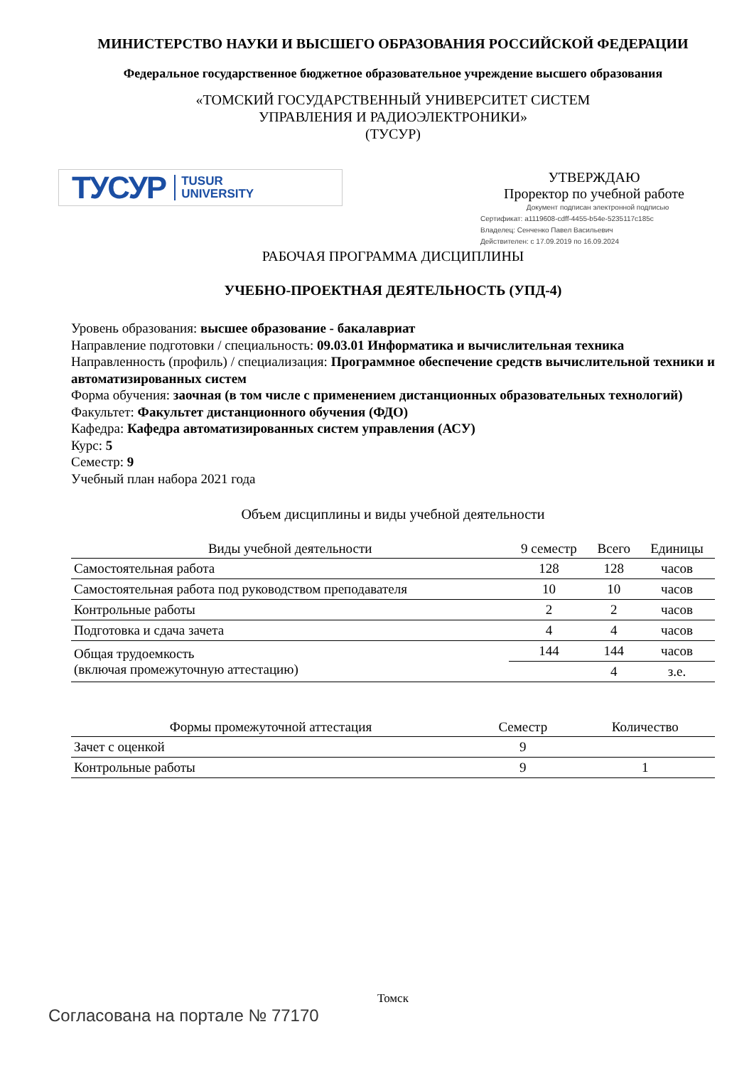МИНИСТЕРСТВО НАУКИ И ВЫСШЕГО ОБРАЗОВАНИЯ РОССИЙСКОЙ ФЕДЕРАЦИИ
Федеральное государственное бюджетное образовательное учреждение высшего образования
«ТОМСКИЙ ГОСУДАРСТВЕННЫЙ УНИВЕРСИТЕТ СИСТЕМ
УПРАВЛЕНИЯ И РАДИОЭЛЕКТРОНИКИ»
(ТУСУР)
ТУСУР TUSUR
UNIVERSITY
УТВЕРЖДАЮ
Проректор по учебной работе
Документ подписан электронной подписью
Сертификат: a1119608-cdff-4455-b54e-5235117c185c
Владелец: Сенченко Павел Васильевич
Действителен: с 17.09.2019 по 16.09.2024
РАБОЧАЯ ПРОГРАММА ДИСЦИПЛИНЫ
УЧЕБНО-ПРОЕКТНАЯ ДЕЯТЕЛЬНОСТЬ (УПД-4)
Уровень образования: высшее образование - бакалавриат
Направление подготовки / специальность: 09.03.01 Информатика и вычислительная техника
Направленность (профиль) / специализация: Программное обеспечение средств вычислительной техники и автоматизированных систем
Форма обучения: заочная (в том числе с применением дистанционных образовательных технологий)
Факультет: Факультет дистанционного обучения (ФДО)
Кафедра: Кафедра автоматизированных систем управления (АСУ)
Курс: 5
Семестр: 9
Учебный план набора 2021 года
Объем дисциплины и виды учебной деятельности
| Виды учебной деятельности | 9 семестр | Всего | Единицы |
| --- | --- | --- | --- |
| Самостоятельная работа | 128 | 128 | часов |
| Самостоятельная работа под руководством преподавателя | 10 | 10 | часов |
| Контрольные работы | 2 | 2 | часов |
| Подготовка и сдача зачета | 4 | 4 | часов |
| Общая трудоемкость (включая промежуточную аттестацию) | 144 | 144 | часов |
| | | 4 | з.е. |
| Формы промежуточной аттестация | Семестр | Количество |
| --- | --- | --- |
| Зачет с оценкой | 9 | |
| Контрольные работы | 9 | 1 |
Томск
Согласована на портале № 77170